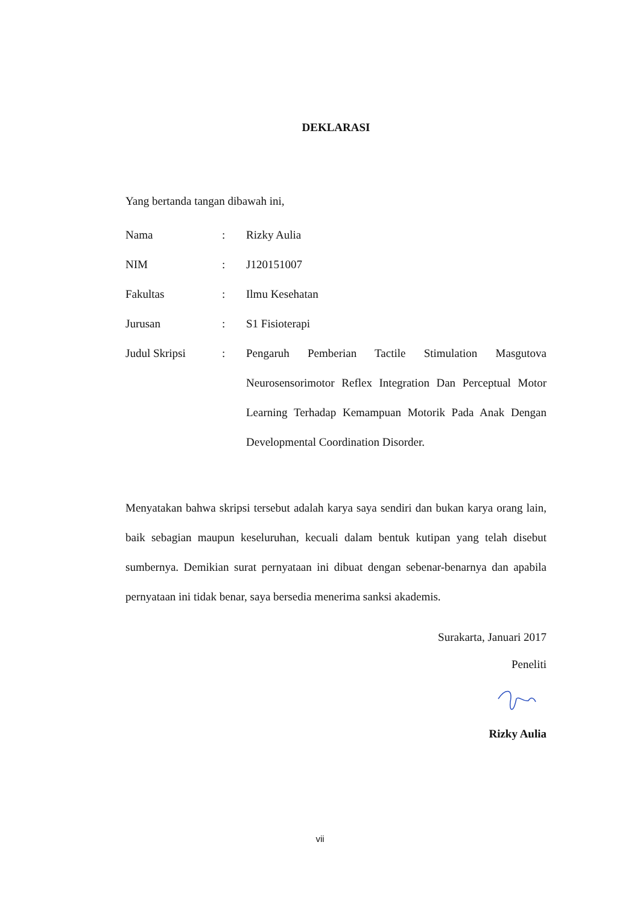DEKLARASI
Yang bertanda tangan dibawah ini,
Nama : Rizky Aulia
NIM : J120151007
Fakultas : Ilmu Kesehatan
Jurusan : S1 Fisioterapi
Judul Skripsi : Pengaruh Pemberian Tactile Stimulation Masgutova Neurosensorimotor Reflex Integration Dan Perceptual Motor Learning Terhadap Kemampuan Motorik Pada Anak Dengan Developmental Coordination Disorder.
Menyatakan bahwa skripsi tersebut adalah karya saya sendiri dan bukan karya orang lain, baik sebagian maupun keseluruhan, kecuali dalam bentuk kutipan yang telah disebut sumbernya. Demikian surat pernyataan ini dibuat dengan sebenar-benarnya dan apabila pernyataan ini tidak benar, saya bersedia menerima sanksi akademis.
Surakarta, Januari 2017
Peneliti
Rizky Aulia
vii